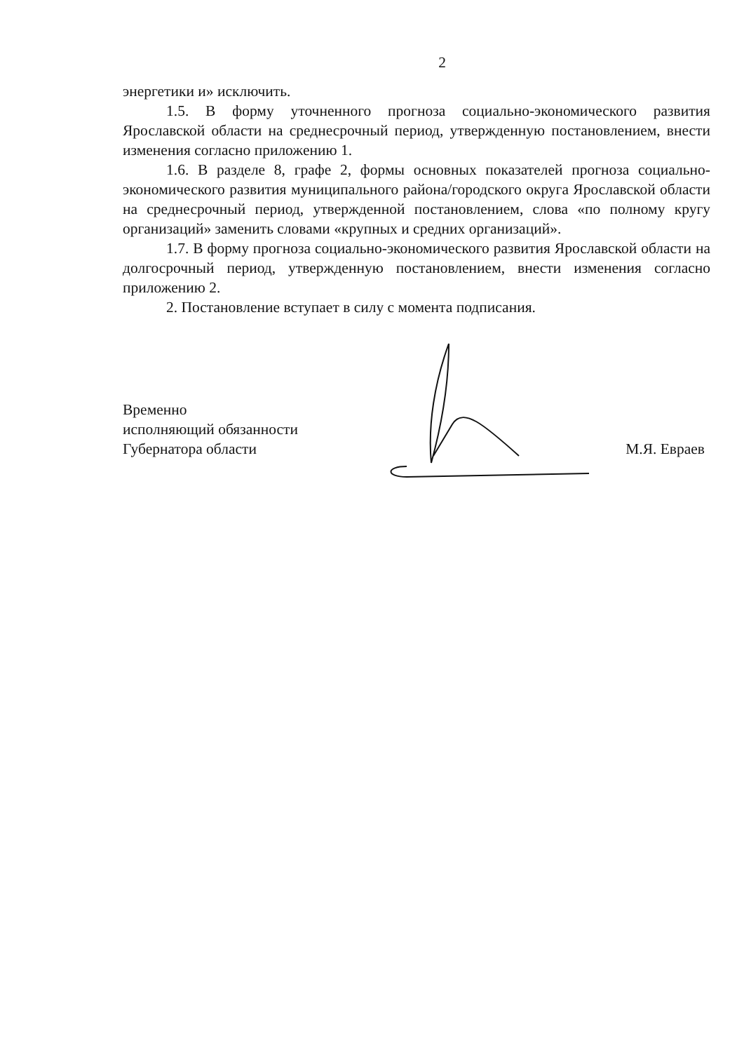2
энергетики и» исключить.
1.5. В форму уточненного прогноза социально-экономического развития Ярославской области на среднесрочный период, утвержденную постановлением, внести изменения согласно приложению 1.
1.6. В разделе 8, графе 2, формы основных показателей прогноза социально-экономического развития муниципального района/городского округа Ярославской области на среднесрочный период, утвержденной постановлением, слова «по полному кругу организаций» заменить словами «крупных и средних организаций».
1.7. В форму прогноза социально-экономического развития Ярославской области на долгосрочный период, утвержденную постановлением, внести изменения согласно приложению 2.
2. Постановление вступает в силу с момента подписания.
Временно
исполняющий обязанности
Губернатора области
М.Я. Евраев